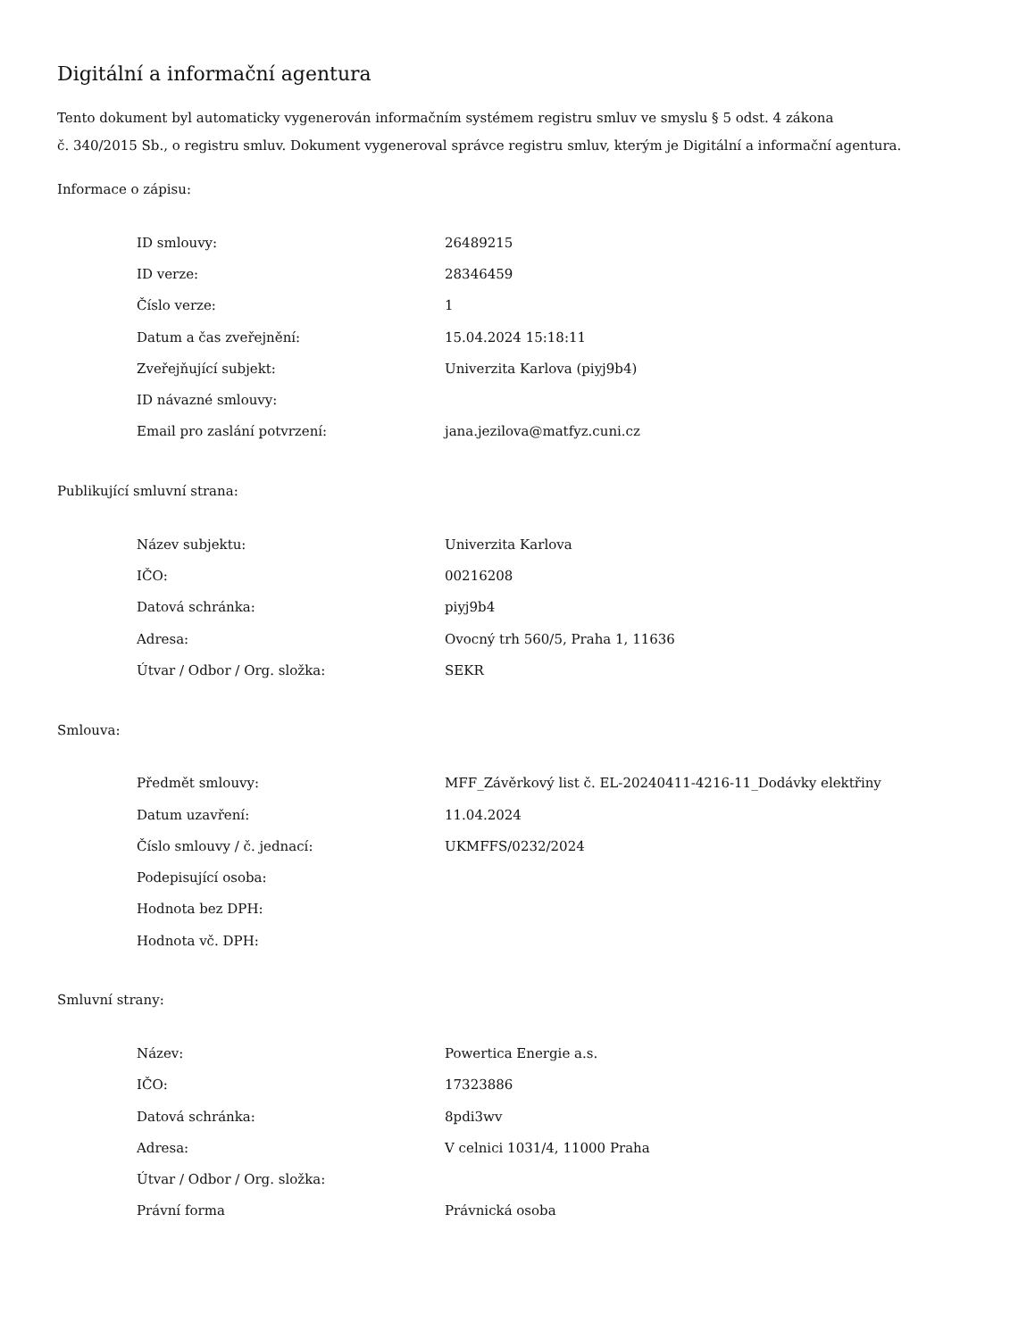Digitální a informační agentura
Tento dokument byl automaticky vygenerován informačním systémem registru smluv ve smyslu § 5 odst. 4 zákona
č. 340/2015 Sb., o registru smluv. Dokument vygeneroval správce registru smluv, kterým je Digitální a informační agentura.
Informace o zápisu:
| ID smlouvy: | 26489215 |
| ID verze: | 28346459 |
| Číslo verze: | 1 |
| Datum a čas zveřejnění: | 15.04.2024 15:18:11 |
| Zveřejňující subjekt: | Univerzita Karlova (piyj9b4) |
| ID návazné smlouvy: | |
| Email pro zaslání potvrzení: | jana.jezilova@matfyz.cuni.cz |
Publikující smluvní strana:
| Název subjektu: | Univerzita Karlova |
| IČO: | 00216208 |
| Datová schránka: | piyj9b4 |
| Adresa: | Ovocný trh 560/5, Praha 1, 11636 |
| Útvar / Odbor / Org. složka: | SEKR |
Smlouva:
| Předmět smlouvy: | MFF_Závěrkový list č. EL-20240411-4216-11_Dodávky elektřiny |
| Datum uzavření: | 11.04.2024 |
| Číslo smlouvy / č. jednací: | UKMFFS/0232/2024 |
| Podepisující osoba: | |
| Hodnota bez DPH: | |
| Hodnota vč. DPH: | |
Smluvní strany:
| Název: | Powertica Energie a.s. |
| IČO: | 17323886 |
| Datová schránka: | 8pdi3wv |
| Adresa: | V celnici 1031/4, 11000 Praha |
| Útvar / Odbor / Org. složka: | |
| Právní forma | Právnická osoba |